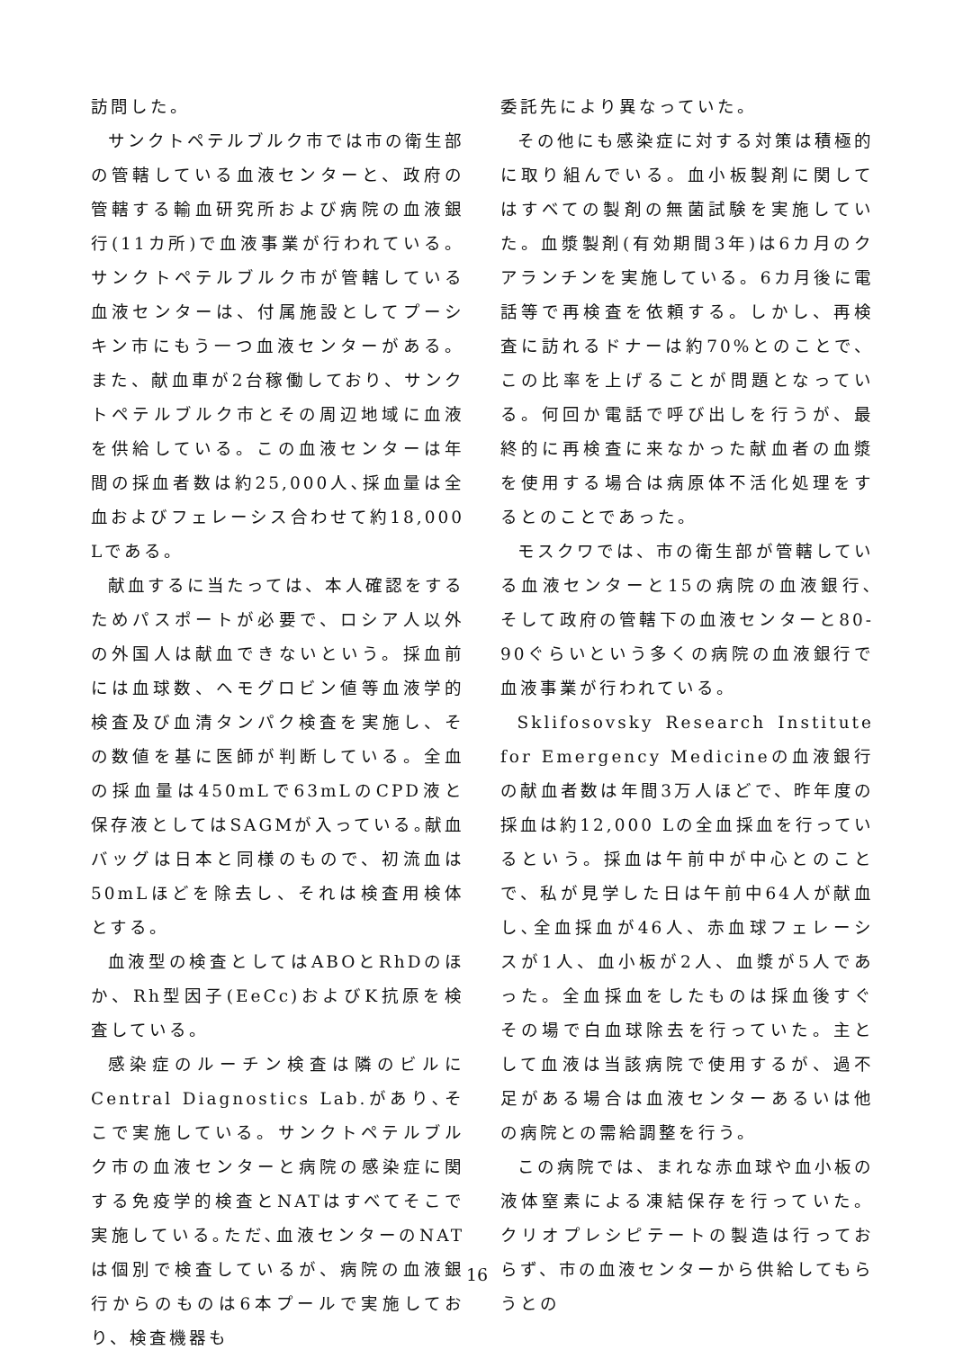訪問した。
サンクトペテルブルク市では市の衛生部の管轄している血液センターと、政府の管轄する輸血研究所および病院の血液銀行(11カ所)で血液事業が行われている。サンクトペテルブルク市が管轄している血液センターは、付属施設としてプーシキン市にもう一つ血液センターがある。また、献血車が2台稼働しており、サンクトペテルブルク市とその周辺地域に血液を供給している。この血液センターは年間の採血者数は約25,000人､採血量は全血およびフェレーシス合わせて約18,000 Lである。
献血するに当たっては、本人確認をするためパスポートが必要で、ロシア人以外の外国人は献血できないという。採血前には血球数、ヘモグロビン値等血液学的検査及び血清タンパク検査を実施し、その数値を基に医師が判断している。全血の採血量は450mLで63mLのCPD液と保存液としてはSAGMが入っている｡献血バッグは日本と同様のもので、初流血は50mLほどを除去し、それは検査用検体とする。
血液型の検査としてはABOとRhDのほか、Rh型因子(EeCc)およびK抗原を検査している。
感染症のルーチン検査は隣のビルにCentral Diagnostics Lab.があり､そこで実施している。サンクトペテルブルク市の血液センターと病院の感染症に関する免疫学的検査とNATはすべてそこで実施している｡ただ､血液センターのNATは個別で検査しているが、病院の血液銀行からのものは6本プールで実施しており、検査機器も
委託先により異なっていた。
その他にも感染症に対する対策は積極的に取り組んでいる。血小板製剤に関してはすべての製剤の無菌試験を実施していた。血漿製剤(有効期間3年)は6カ月のクアランチンを実施している。6カ月後に電話等で再検査を依頼する。しかし、再検査に訪れるドナーは約70%とのことで、この比率を上げることが問題となっている。何回か電話で呼び出しを行うが、最終的に再検査に来なかった献血者の血漿を使用する場合は病原体不活化処理をするとのことであった。
モスクワでは、市の衛生部が管轄している血液センターと15の病院の血液銀行､そして政府の管轄下の血液センターと80-90ぐらいという多くの病院の血液銀行で血液事業が行われている。
Sklifosovsky Research Institute for Emergency Medicineの血液銀行の献血者数は年間3万人ほどで、昨年度の採血は約12,000 Lの全血採血を行っているという。採血は午前中が中心とのことで、私が見学した日は午前中64人が献血し､全血採血が46人、赤血球フェレーシスが1人、血小板が2人、血漿が5人であった。全血採血をしたものは採血後すぐその場で白血球除去を行っていた。主として血液は当該病院で使用するが、過不足がある場合は血液センターあるいは他の病院との需給調整を行う。
この病院では、まれな赤血球や血小板の液体窒素による凍結保存を行っていた。クリオプレシピテートの製造は行っておらず、市の血液センターから供給してもらうとの
16